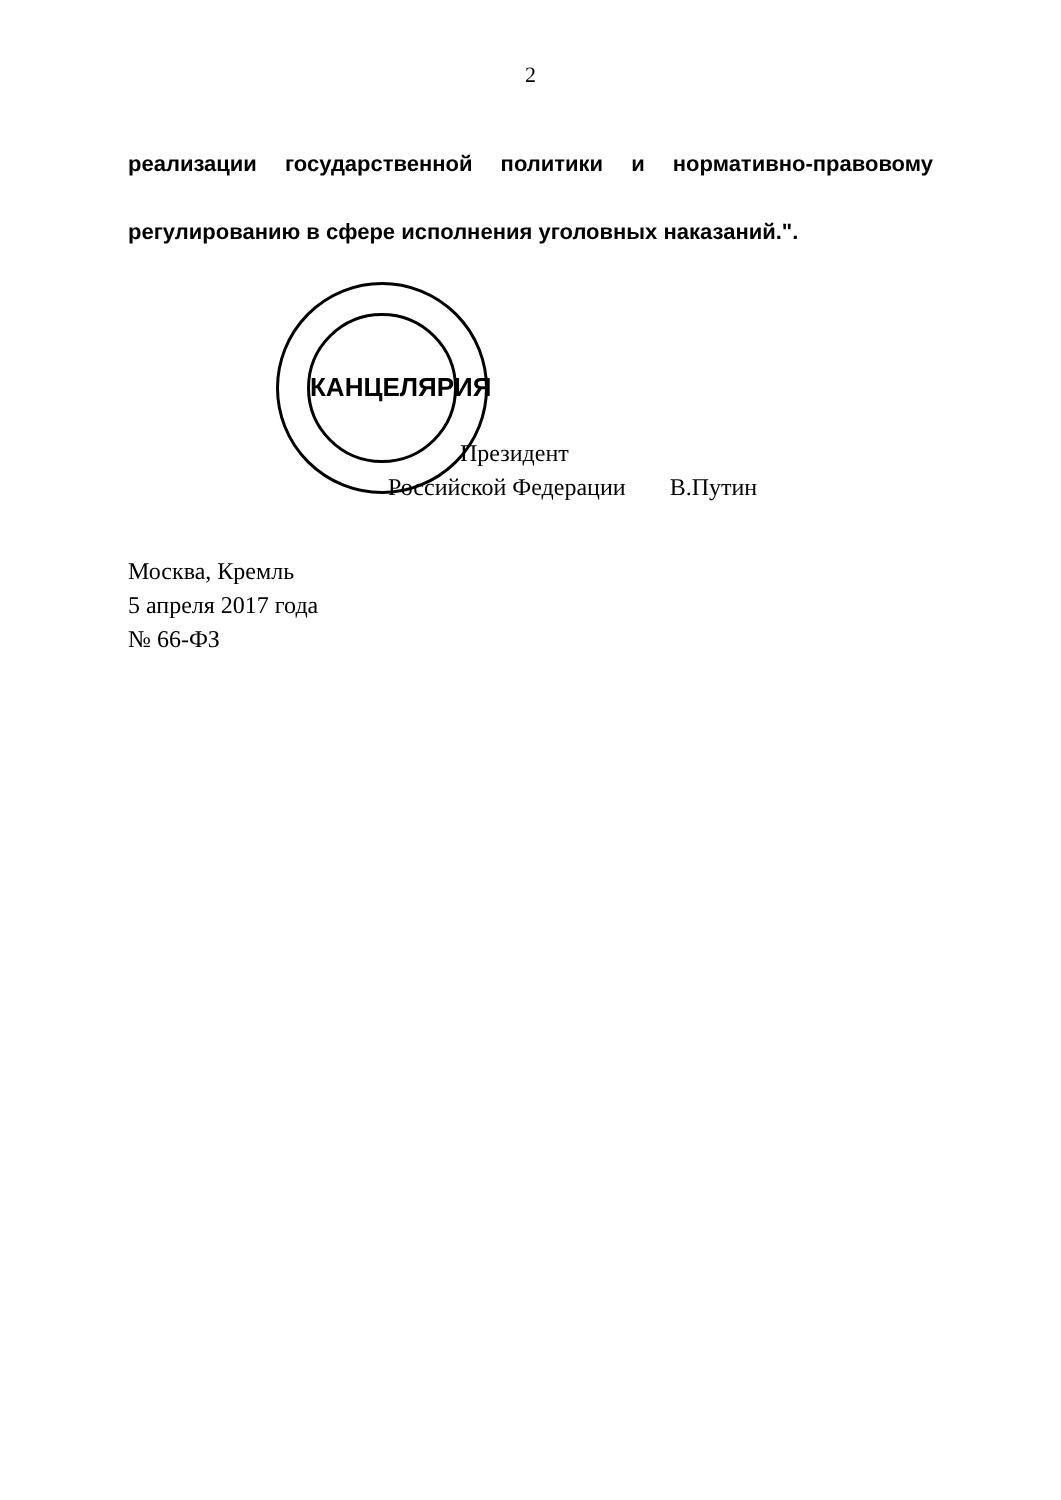2
реализации государственной политики и нормативно-правовому регулированию в сфере исполнения уголовных наказаний.".
КАНЦЕЛЯРИЯ
Президент
Российской Федерации В.Путин
Москва, Кремль
5 апреля 2017 года
№ 66-ФЗ